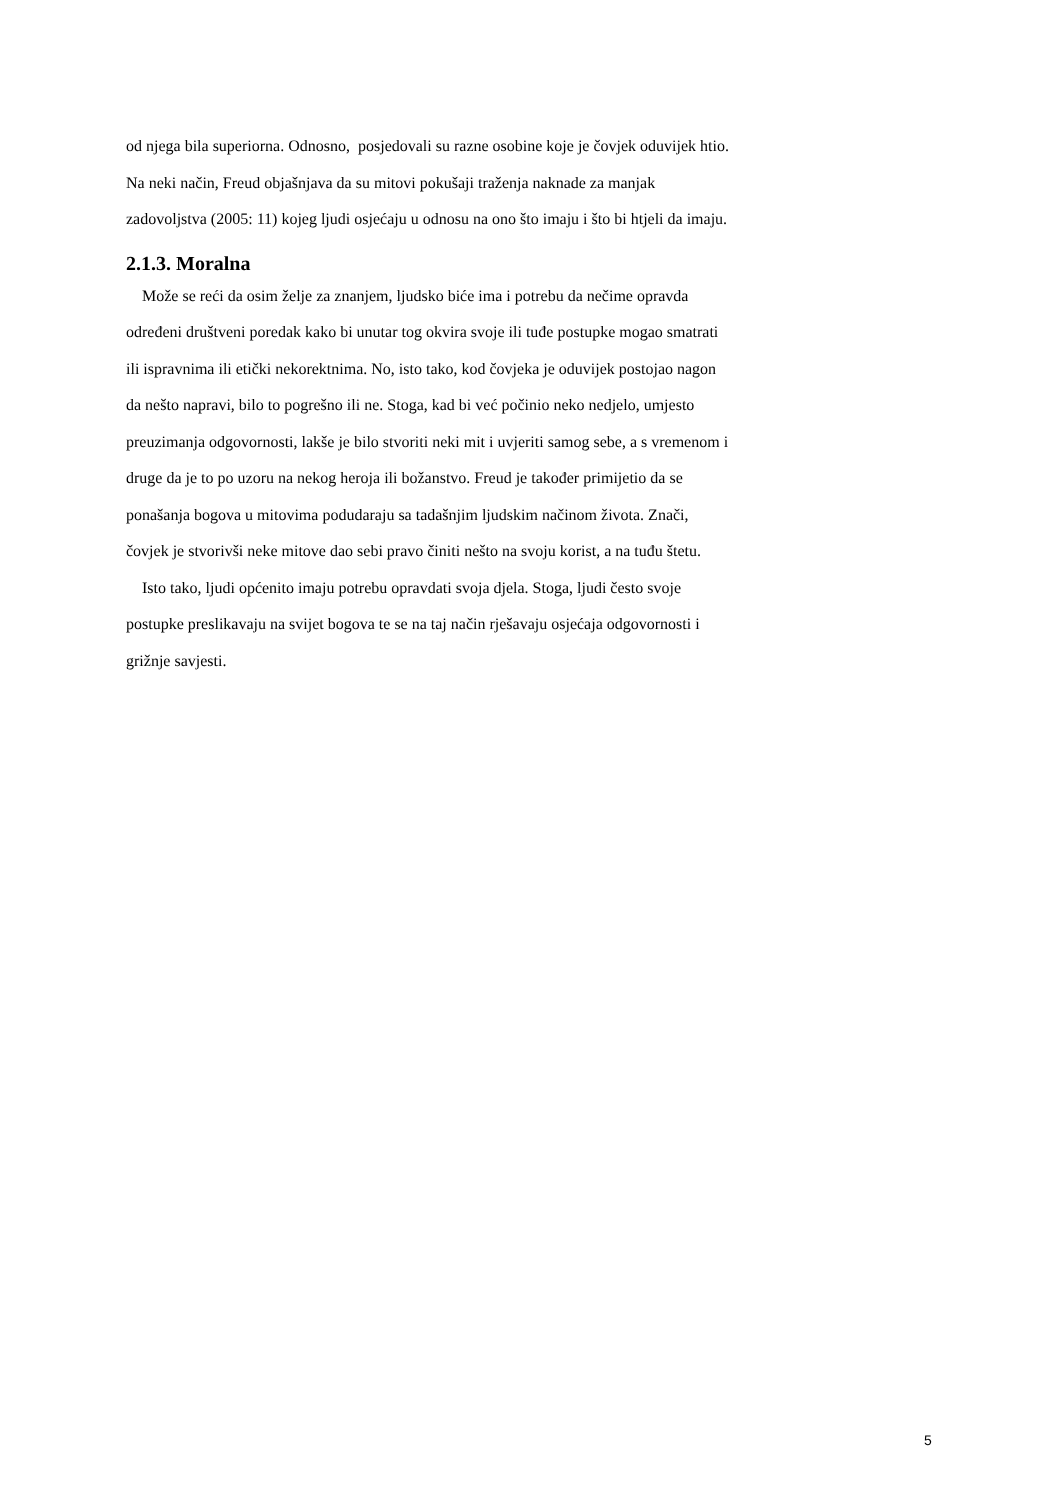od njega bila superiorna. Odnosno, posjedovali su razne osobine koje je čovjek oduvijek htio.
Na neki način, Freud objašnjava da su mitovi pokušaji traženja naknade za manjak
zadovoljstva (2005: 11) kojeg ljudi osjećaju u odnosu na ono što imaju i što bi htjeli da imaju.
2.1.3. Moralna
Može se reći da osim želje za znanjem, ljudsko biće ima i potrebu da nečime opravda
određeni društveni poredak kako bi unutar tog okvira svoje ili tuđe postupke mogao smatrati
ili ispravnima ili etički nekorektnima. No, isto tako, kod čovjeka je oduvijek postojao nagon
da nešto napravi, bilo to pogrešno ili ne. Stoga, kad bi već počinio neko nedjelo, umjesto
preuzimanja odgovornosti, lakše je bilo stvoriti neki mit i uvjeriti samog sebe, a s vremenom i
druge da je to po uzoru na nekog heroja ili božanstvo. Freud je također primijetio da se
ponašanja bogova u mitovima podudaraju sa tadašnjim ljudskim načinom života. Znači,
čovjek je stvorivši neke mitove dao sebi pravo činiti nešto na svoju korist, a na tuđu štetu.
Isto tako, ljudi općenito imaju potrebu opravdati svoja djela. Stoga, ljudi često svoje
postupke preslikavaju na svijet bogova te se na taj način rješavaju osjećaja odgovornosti i
grižnje savjesti.
5